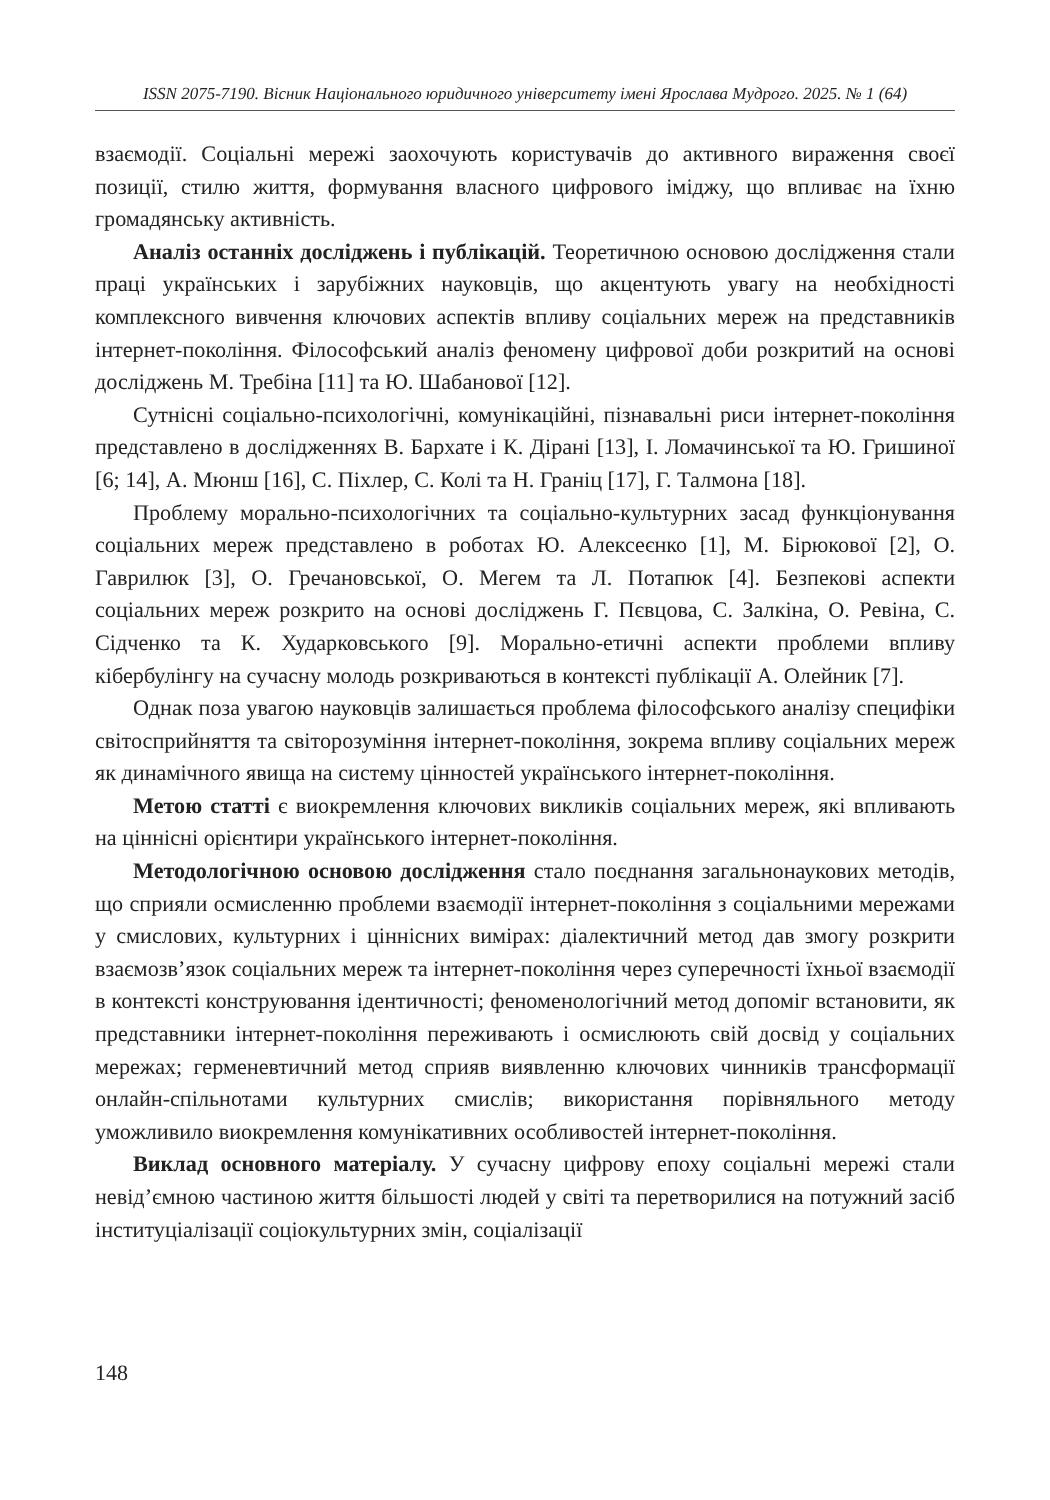ISSN 2075-7190. Вісник Національного юридичного університету імені Ярослава Мудрого. 2025. № 1 (64)
взаємодії. Соціальні мережі заохочують користувачів до активного вираження своєї позиції, стилю життя, формування власного цифрового іміджу, що впливає на їхню громадянську активність.
Аналіз останніх досліджень і публікацій. Теоретичною основою дослідження стали праці українських і зарубіжних науковців, що акцентують увагу на необхідності комплексного вивчення ключових аспектів впливу соціальних мереж на представників інтернет-покоління. Філософський аналіз феномену цифрової доби розкритий на основі досліджень М. Требіна [11] та Ю. Шабанової [12].
Сутнісні соціально-психологічні, комунікаційні, пізнавальні риси інтернет-покоління представлено в дослідженнях В. Бархате і К. Дірані [13], І. Ломачинської та Ю. Гришиної [6; 14], А. Мюнш [16], С. Піхлер, С. Колі та Н. Граніц [17], Г. Талмона [18].
Проблему морально-психологічних та соціально-культурних засад функціонування соціальних мереж представлено в роботах Ю. Алексеєнко [1], М. Бірюкової [2], О. Гаврилюк [3], О. Гречановської, О. Мегем та Л. Потапюк [4]. Безпекові аспекти соціальних мереж розкрито на основі досліджень Г. Пєвцова, С. Залкіна, О. Ревіна, С. Сідченко та К. Хударковського [9]. Морально-етичні аспекти проблеми впливу кібербулінгу на сучасну молодь розкриваються в контексті публікації А. Олейник [7].
Однак поза увагою науковців залишається проблема філософського аналізу специфіки світосприйняття та світорозуміння інтернет-покоління, зокрема впливу соціальних мереж як динамічного явища на систему цінностей українського інтернет-покоління.
Метою статті є виокремлення ключових викликів соціальних мереж, які впливають на ціннісні орієнтири українського інтернет-покоління.
Методологічною основою дослідження стало поєднання загальнонаукових методів, що сприяли осмисленню проблеми взаємодії інтернет-покоління з соціальними мережами у смислових, культурних і ціннісних вимірах: діалектичний метод дав змогу розкрити взаємозв’язок соціальних мереж та інтернет-покоління через суперечності їхньої взаємодії в контексті конструювання ідентичності; феноменологічний метод допоміг встановити, як представники інтернет-покоління переживають і осмислюють свій досвід у соціальних мережах; герменевтичний метод сприяв виявленню ключових чинників трансформації онлайн-спільнотами культурних смислів; використання порівняльного методу уможливило виокремлення комунікативних особливостей інтернет-покоління.
Виклад основного матеріалу. У сучасну цифрову епоху соціальні мережі стали невід’ємною частиною життя більшості людей у світі та перетворилися на потужний засіб інституціалізації соціокультурних змін, соціалізації
148